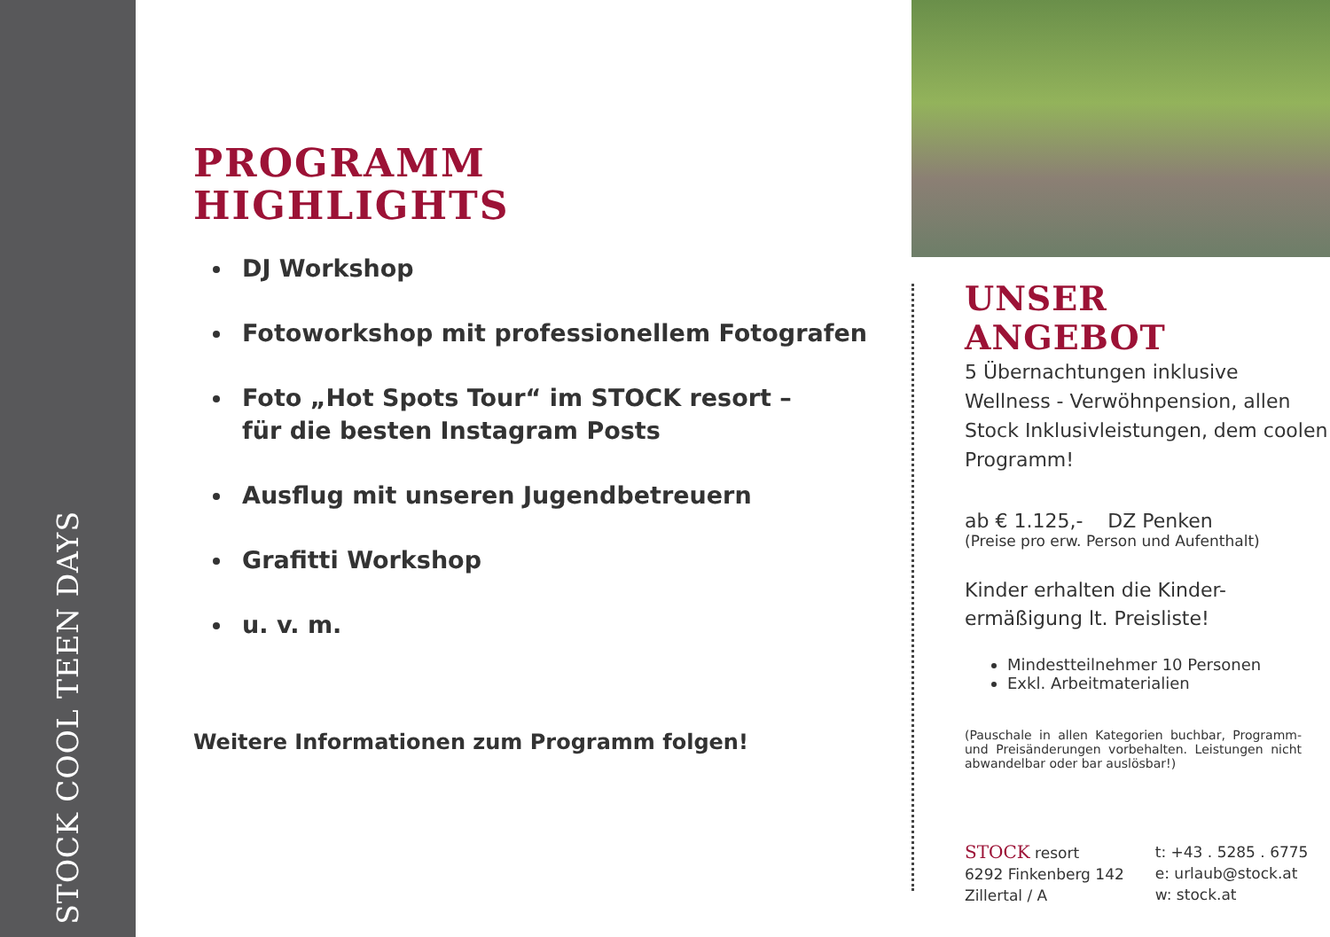STOCK COOL TEEN DAYS
PROGRAMM
HIGHLIGHTS
DJ Workshop
Fotoworkshop mit professionellem Fotografen
Foto „Hot Spots Tour“ im STOCK resort –
für die besten Instagram Posts
Ausflug mit unseren Jugendbetreuern
Grafitti Workshop
u. v. m.
Weitere Informationen zum Programm folgen!
UNSER
ANGEBOT
5 Übernachtungen inklusive Wellness - Verwöhnpension, allen Stock Inklusivleistungen, dem coolen Programm!
ab € 1.125,- DZ Penken
(Preise pro erw. Person und Aufenthalt)
Kinder erhalten die Kinder-
ermäßigung lt. Preisliste!
Mindestteilnehmer 10 Personen
Exkl. Arbeitmaterialien
(Pauschale in allen Kategorien buchbar, Programm- und Preisänderungen vorbehalten. Leistungen nicht abwandelbar oder bar auslösbar!)
STOCK resort
6292 Finkenberg 142
Zillertal / A
t: +43 . 5285 . 6775
e: urlaub@stock.at
w: stock.at